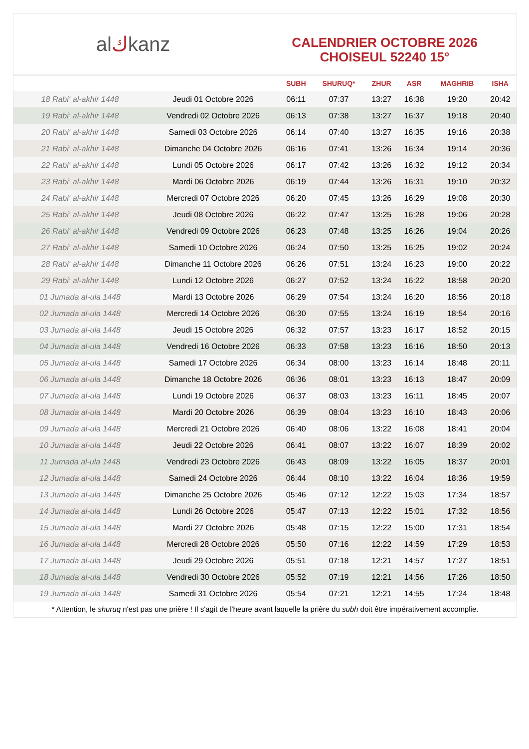al ك kanz
CALENDRIER OCTOBRE 2026
CHOISEUL 52240 15°
| | | SUBH | SHURUQ* | ZHUR | ASR | MAGHRIB | ISHA |
| --- | --- | --- | --- | --- | --- | --- | --- |
| 18 Rabi‘ al-akhir 1448 | Jeudi 01 Octobre 2026 | 06:11 | 07:37 | 13:27 | 16:38 | 19:20 | 20:42 |
| 19 Rabi‘ al-akhir 1448 | Vendredi 02 Octobre 2026 | 06:13 | 07:38 | 13:27 | 16:37 | 19:18 | 20:40 |
| 20 Rabi‘ al-akhir 1448 | Samedi 03 Octobre 2026 | 06:14 | 07:40 | 13:27 | 16:35 | 19:16 | 20:38 |
| 21 Rabi‘ al-akhir 1448 | Dimanche 04 Octobre 2026 | 06:16 | 07:41 | 13:26 | 16:34 | 19:14 | 20:36 |
| 22 Rabi‘ al-akhir 1448 | Lundi 05 Octobre 2026 | 06:17 | 07:42 | 13:26 | 16:32 | 19:12 | 20:34 |
| 23 Rabi‘ al-akhir 1448 | Mardi 06 Octobre 2026 | 06:19 | 07:44 | 13:26 | 16:31 | 19:10 | 20:32 |
| 24 Rabi‘ al-akhir 1448 | Mercredi 07 Octobre 2026 | 06:20 | 07:45 | 13:26 | 16:29 | 19:08 | 20:30 |
| 25 Rabi‘ al-akhir 1448 | Jeudi 08 Octobre 2026 | 06:22 | 07:47 | 13:25 | 16:28 | 19:06 | 20:28 |
| 26 Rabi‘ al-akhir 1448 | Vendredi 09 Octobre 2026 | 06:23 | 07:48 | 13:25 | 16:26 | 19:04 | 20:26 |
| 27 Rabi‘ al-akhir 1448 | Samedi 10 Octobre 2026 | 06:24 | 07:50 | 13:25 | 16:25 | 19:02 | 20:24 |
| 28 Rabi‘ al-akhir 1448 | Dimanche 11 Octobre 2026 | 06:26 | 07:51 | 13:24 | 16:23 | 19:00 | 20:22 |
| 29 Rabi‘ al-akhir 1448 | Lundi 12 Octobre 2026 | 06:27 | 07:52 | 13:24 | 16:22 | 18:58 | 20:20 |
| 01 Jumada al-ula 1448 | Mardi 13 Octobre 2026 | 06:29 | 07:54 | 13:24 | 16:20 | 18:56 | 20:18 |
| 02 Jumada al-ula 1448 | Mercredi 14 Octobre 2026 | 06:30 | 07:55 | 13:24 | 16:19 | 18:54 | 20:16 |
| 03 Jumada al-ula 1448 | Jeudi 15 Octobre 2026 | 06:32 | 07:57 | 13:23 | 16:17 | 18:52 | 20:15 |
| 04 Jumada al-ula 1448 | Vendredi 16 Octobre 2026 | 06:33 | 07:58 | 13:23 | 16:16 | 18:50 | 20:13 |
| 05 Jumada al-ula 1448 | Samedi 17 Octobre 2026 | 06:34 | 08:00 | 13:23 | 16:14 | 18:48 | 20:11 |
| 06 Jumada al-ula 1448 | Dimanche 18 Octobre 2026 | 06:36 | 08:01 | 13:23 | 16:13 | 18:47 | 20:09 |
| 07 Jumada al-ula 1448 | Lundi 19 Octobre 2026 | 06:37 | 08:03 | 13:23 | 16:11 | 18:45 | 20:07 |
| 08 Jumada al-ula 1448 | Mardi 20 Octobre 2026 | 06:39 | 08:04 | 13:23 | 16:10 | 18:43 | 20:06 |
| 09 Jumada al-ula 1448 | Mercredi 21 Octobre 2026 | 06:40 | 08:06 | 13:22 | 16:08 | 18:41 | 20:04 |
| 10 Jumada al-ula 1448 | Jeudi 22 Octobre 2026 | 06:41 | 08:07 | 13:22 | 16:07 | 18:39 | 20:02 |
| 11 Jumada al-ula 1448 | Vendredi 23 Octobre 2026 | 06:43 | 08:09 | 13:22 | 16:05 | 18:37 | 20:01 |
| 12 Jumada al-ula 1448 | Samedi 24 Octobre 2026 | 06:44 | 08:10 | 13:22 | 16:04 | 18:36 | 19:59 |
| 13 Jumada al-ula 1448 | Dimanche 25 Octobre 2026 | 05:46 | 07:12 | 12:22 | 15:03 | 17:34 | 18:57 |
| 14 Jumada al-ula 1448 | Lundi 26 Octobre 2026 | 05:47 | 07:13 | 12:22 | 15:01 | 17:32 | 18:56 |
| 15 Jumada al-ula 1448 | Mardi 27 Octobre 2026 | 05:48 | 07:15 | 12:22 | 15:00 | 17:31 | 18:54 |
| 16 Jumada al-ula 1448 | Mercredi 28 Octobre 2026 | 05:50 | 07:16 | 12:22 | 14:59 | 17:29 | 18:53 |
| 17 Jumada al-ula 1448 | Jeudi 29 Octobre 2026 | 05:51 | 07:18 | 12:21 | 14:57 | 17:27 | 18:51 |
| 18 Jumada al-ula 1448 | Vendredi 30 Octobre 2026 | 05:52 | 07:19 | 12:21 | 14:56 | 17:26 | 18:50 |
| 19 Jumada al-ula 1448 | Samedi 31 Octobre 2026 | 05:54 | 07:21 | 12:21 | 14:55 | 17:24 | 18:48 |
* Attention, le shuruq n'est pas une prière ! Il s'agit de l'heure avant laquelle la prière du subh doit être impérativement accomplie.